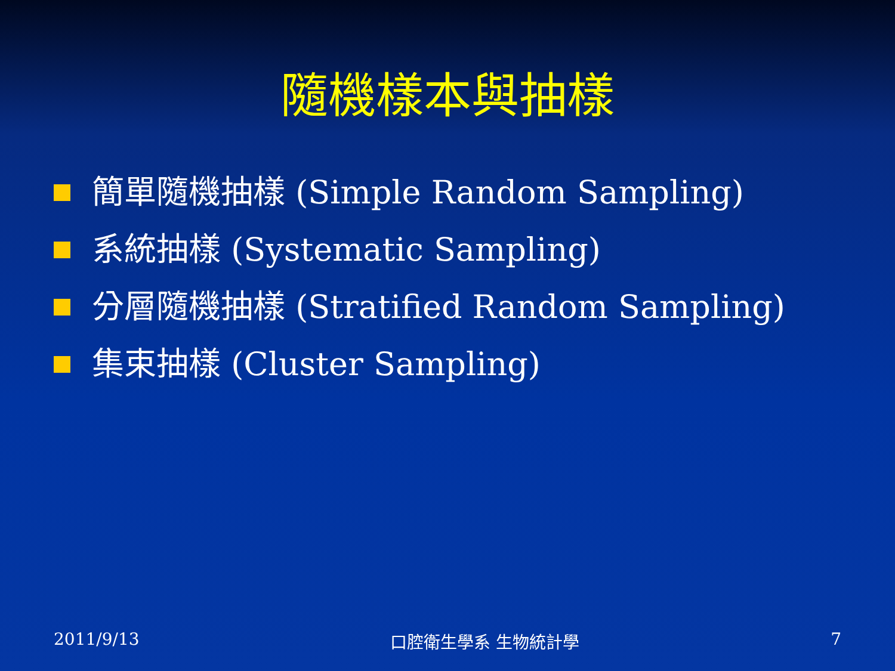隨機樣本與抽樣
簡單隨機抽樣 (Simple Random Sampling)
系統抽樣 (Systematic Sampling)
分層隨機抽樣 (Stratified Random Sampling)
集束抽樣 (Cluster Sampling)
2011/9/13 口腔衛生學系 生物統計學 7